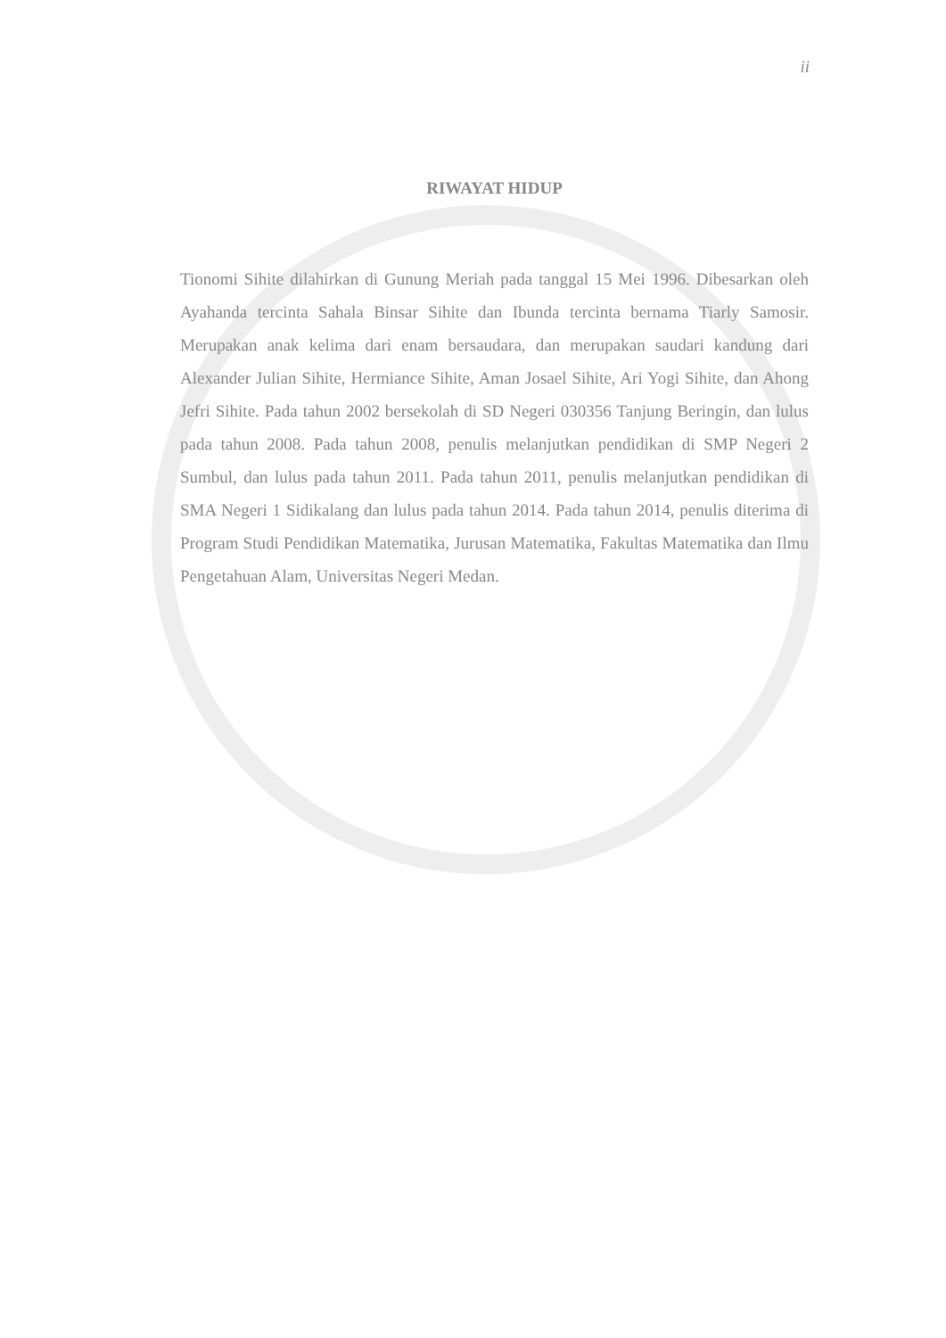ii
RIWAYAT HIDUP
Tionomi Sihite dilahirkan di Gunung Meriah pada tanggal 15 Mei 1996. Dibesarkan oleh Ayahanda tercinta Sahala Binsar Sihite dan Ibunda tercinta bernama Tiarly Samosir. Merupakan anak kelima dari enam bersaudara, dan merupakan saudari kandung dari Alexander Julian Sihite, Hermiance Sihite, Aman Josael Sihite, Ari Yogi Sihite, dan Ahong Jefri Sihite. Pada tahun 2002 bersekolah di SD Negeri 030356 Tanjung Beringin, dan lulus pada tahun 2008. Pada tahun 2008, penulis melanjutkan pendidikan di SMP Negeri 2 Sumbul, dan lulus pada tahun 2011. Pada tahun 2011, penulis melanjutkan pendidikan di SMA Negeri 1 Sidikalang dan lulus pada tahun 2014. Pada tahun 2014, penulis diterima di Program Studi Pendidikan Matematika, Jurusan Matematika, Fakultas Matematika dan Ilmu Pengetahuan Alam, Universitas Negeri Medan.